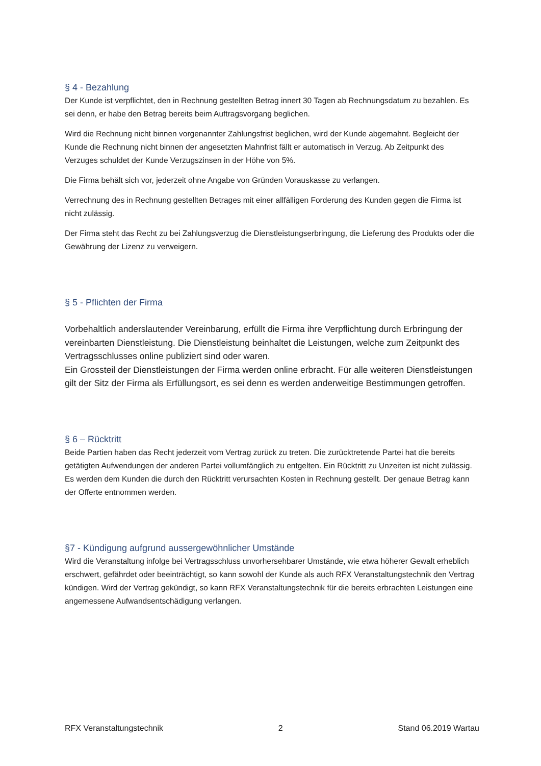§ 4 - Bezahlung
Der Kunde ist verpflichtet, den in Rechnung gestellten Betrag innert 30 Tagen ab Rechnungsdatum zu bezahlen. Es sei denn, er habe den Betrag bereits beim Auftragsvorgang beglichen.
Wird die Rechnung nicht binnen vorgenannter Zahlungsfrist beglichen, wird der Kunde abgemahnt. Begleicht der Kunde die Rechnung nicht binnen der angesetzten Mahnfrist fällt er automatisch in Verzug. Ab Zeitpunkt des Verzuges schuldet der Kunde Verzugszinsen in der Höhe von 5%.
Die Firma behält sich vor, jederzeit ohne Angabe von Gründen Vorauskasse zu verlangen.
Verrechnung des in Rechnung gestellten Betrages mit einer allfälligen Forderung des Kunden gegen die Firma ist nicht zulässig.
Der Firma steht das Recht zu bei Zahlungsverzug die Dienstleistungserbringung, die Lieferung des Produkts oder die Gewährung der Lizenz zu verweigern.
§ 5 - Pflichten der Firma
Vorbehaltlich anderslautender Vereinbarung, erfüllt die Firma ihre Verpflichtung durch Erbringung der vereinbarten Dienstleistung. Die Dienstleistung beinhaltet die Leistungen, welche zum Zeitpunkt des Vertragsschlusses online publiziert sind oder waren.
Ein Grossteil der Dienstleistungen der Firma werden online erbracht. Für alle weiteren Dienstleistungen gilt der Sitz der Firma als Erfüllungsort, es sei denn es werden anderweitige Bestimmungen getroffen.
§ 6 – Rücktritt
Beide Partien haben das Recht jederzeit vom Vertrag zurück zu treten. Die zurücktretende Partei hat die bereits getätigten Aufwendungen der anderen Partei vollumfänglich zu entgelten. Ein Rücktritt zu Unzeiten ist nicht zulässig. Es werden dem Kunden die durch den Rücktritt verursachten Kosten in Rechnung gestellt. Der genaue Betrag kann der Offerte entnommen werden.
§7 - Kündigung aufgrund aussergewöhnlicher Umstände
Wird die Veranstaltung infolge bei Vertragsschluss unvorhersehbarer Umstände, wie etwa höherer Gewalt erheblich erschwert, gefährdet oder beeinträchtigt, so kann sowohl der Kunde als auch RFX Veranstaltungstechnik den Vertrag kündigen. Wird der Vertrag gekündigt, so kann RFX Veranstaltungstechnik für die bereits erbrachten Leistungen eine angemessene Aufwandsentschädigung verlangen.
RFX Veranstaltungstechnik 2 Stand 06.2019 Wartau